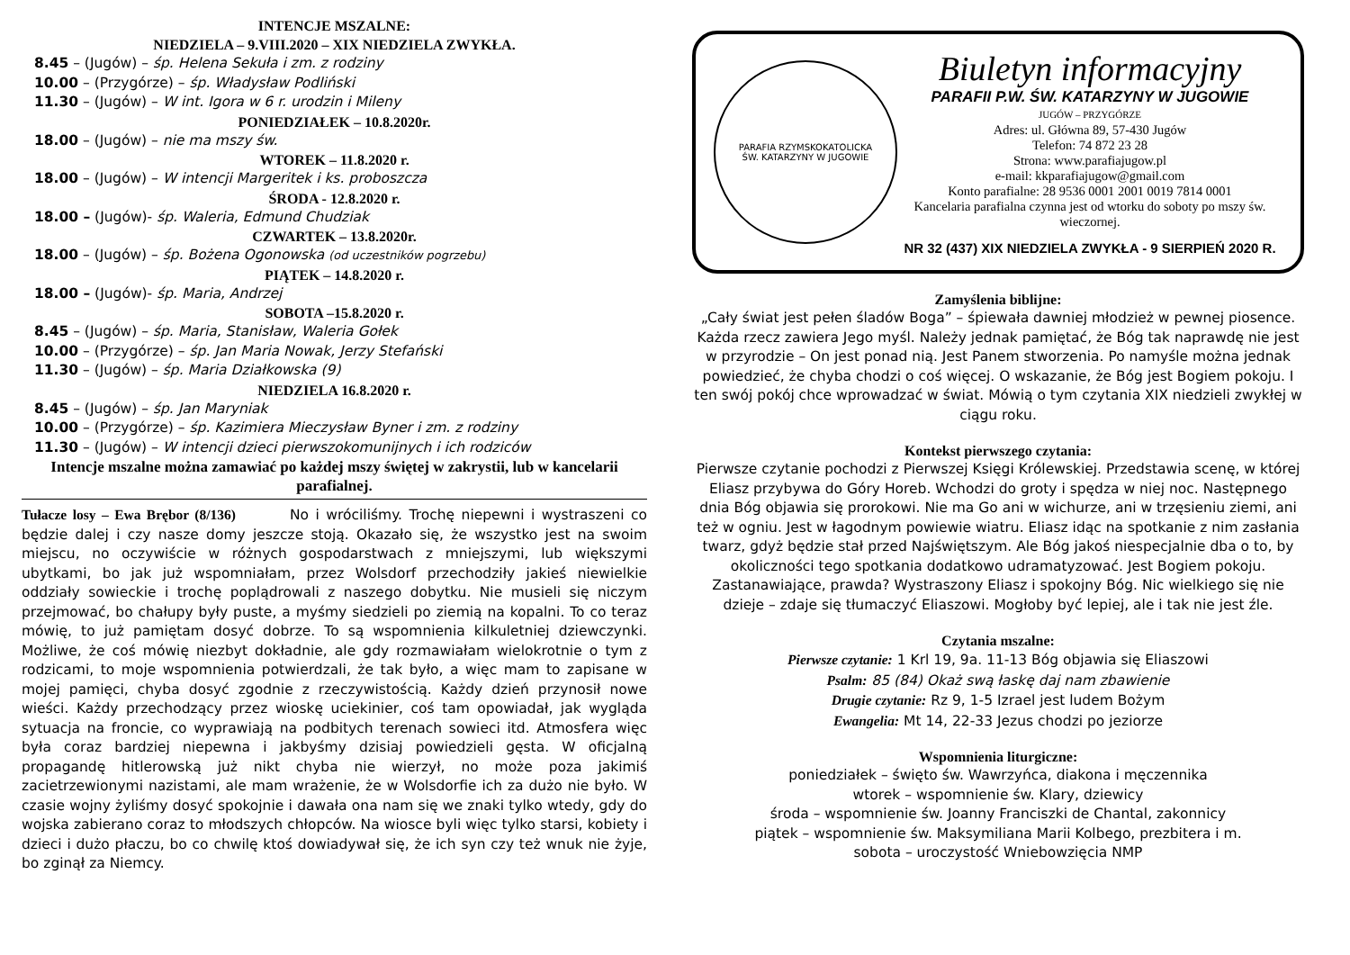INTENCJE MSZALNE:
NIEDZIELA – 9.VIII.2020 – XIX NIEDZIELA ZWYKŁA.
8.45 – (Jugów) – śp. Helena Sekuła i zm. z rodziny
10.00 – (Przygórze) – śp. Władysław Podliński
11.30 – (Jugów) – W int. Igora w 6 r. urodzin i Mileny
PONIEDZIAŁEK – 10.8.2020r.
18.00 – (Jugów) – nie ma mszy św.
WTOREK – 11.8.2020 r.
18.00 – (Jugów) – W intencji Margeritek i ks. proboszcza
ŚRODA - 12.8.2020 r.
18.00 – (Jugów)- śp. Waleria, Edmund Chudziak
CZWARTEK – 13.8.2020r.
18.00 – (Jugów) – śp. Bożena Ogonowska (od uczestników pogrzebu)
PIĄTEK – 14.8.2020 r.
18.00 – (Jugów)- śp. Maria, Andrzej
SOBOTA –15.8.2020 r.
8.45 – (Jugów) – śp. Maria, Stanisław, Waleria Gołek
10.00 – (Przygórze) – śp. Jan Maria Nowak, Jerzy Stefański
11.30 – (Jugów) – śp. Maria Działkowska (9)
NIEDZIELA 16.8.2020 r.
8.45 – (Jugów) – śp. Jan Maryniak
10.00 – (Przygórze) – śp. Kazimiera Mieczysław Byner i zm. z rodziny
11.30 – (Jugów) – W intencji dzieci pierwszokomunijnych i ich rodziców
Intencje mszalne można zamawiać po każdej mszy świętej w zakrystii, lub w kancelarii parafialnej.
Tułacze losy – Ewa Brębor (8/136) No i wróciliśmy. Trochę niepewni i wystraszeni co będzie dalej i czy nasze domy jeszcze stoją. Okazało się, że wszystko jest na swoim miejscu, no oczywiście w różnych gospodarstwach z mniejszymi, lub większymi ubytkami, bo jak już wspomniałam, przez Wolsdorf przechodziły jakieś niewielkie oddziały sowieckie i trochę poplądrowali z naszego dobytku. Nie musieli się niczym przejmować, bo chałupy były puste, a myśmy siedzieli po ziemią na kopalni. To co teraz mówię, to już pamiętam dosyć dobrze. To są wspomnienia kilkuletniej dziewczynki. Możliwe, że coś mówię niezbyt dokładnie, ale gdy rozmawiałam wielokrotnie o tym z rodzicami, to moje wspomnienia potwierdzali, że tak było, a więc mam to zapisane w mojej pamięci, chyba dosyć zgodnie z rzeczywistością. Każdy dzień przynosił nowe wieści. Każdy przechodzący przez wioskę uciekinier, coś tam opowiadał, jak wygląda sytuacja na froncie, co wyprawiają na podbitych terenach sowieci itd. Atmosfera więc była coraz bardziej niepewna i jakbyśmy dzisiaj powiedzieli gęsta. W oficjalną propagandę hitlerowską już nikt chyba nie wierzył, no może poza jakimiś zacietrzewionymi nazistami, ale mam wrażenie, że w Wolsdorfie ich za dużo nie było. W czasie wojny żyliśmy dosyć spokojnie i dawała ona nam się we znaki tylko wtedy, gdy do wojska zabierano coraz to młodszych chłopców. Na wiosce byli więc tylko starsi, kobiety i dzieci i dużo płaczu, bo co chwilę ktoś dowiadywał się, że ich syn czy też wnuk nie żyje, bo zginął za Niemcy.
PARAFIA RZYMSKOKATOLICKA
ŚW. KATARZYNY W JUGOWIE
Biuletyn informacyjny
PARAFII P.W. ŚW. KATARZYNY W JUGOWIE
JUGÓW – PRZYGÓRZE
Adres: ul. Główna 89, 57-430 Jugów
Telefon: 74 872 23 28
Strona: www.parafiajugow.pl
e-mail: kkparafiajugow@gmail.com
Konto parafialne: 28 9536 0001 2001 0019 7814 0001
Kancelaria parafialna czynna jest od wtorku do soboty po mszy św. wieczornej.
NR 32 (437) XIX NIEDZIELA ZWYKŁA - 9 SIERPIEŃ 2020 R.
Zamyślenia biblijne:
„Cały świat jest pełen śladów Boga” – śpiewała dawniej młodzież w pewnej piosence. Każda rzecz zawiera Jego myśl. Należy jednak pamiętać, że Bóg tak naprawdę nie jest w przyrodzie – On jest ponad nią. Jest Panem stworzenia. Po namyśle można jednak powiedzieć, że chyba chodzi o coś więcej. O wskazanie, że Bóg jest Bogiem pokoju. I ten swój pokój chce wprowadzać w świat. Mówią o tym czytania XIX niedzieli zwykłej w ciągu roku.
Kontekst pierwszego czytania:
Pierwsze czytanie pochodzi z Pierwszej Księgi Królewskiej. Przedstawia scenę, w której Eliasz przybywa do Góry Horeb. Wchodzi do groty i spędza w niej noc. Następnego dnia Bóg objawia się prorokowi. Nie ma Go ani w wichurze, ani w trzęsieniu ziemi, ani też w ogniu. Jest w łagodnym powiewie wiatru. Eliasz idąc na spotkanie z nim zasłania twarz, gdyż będzie stał przed Najświętszym. Ale Bóg jakoś niespecjalnie dba o to, by okoliczności tego spotkania dodatkowo udramatyzować. Jest Bogiem pokoju. Zastanawiające, prawda? Wystraszony Eliasz i spokojny Bóg. Nic wielkiego się nie dzieje – zdaje się tłumaczyć Eliaszowi. Mogłoby być lepiej, ale i tak nie jest źle.
Czytania mszalne:
Pierwsze czytanie: 1 Krl 19, 9a. 11-13 Bóg objawia się Eliaszowi
Psalm: 85 (84) Okaż swą łaskę daj nam zbawienie
Drugie czytanie: Rz 9, 1-5 Izrael jest ludem Bożym
Ewangelia: Mt 14, 22-33 Jezus chodzi po jeziorze
Wspomnienia liturgiczne:
poniedziałek – święto św. Wawrzyńca, diakona i męczennika
wtorek – wspomnienie św. Klary, dziewicy
środa – wspomnienie św. Joanny Franciszki de Chantal, zakonnicy
piątek – wspomnienie św. Maksymiliana Marii Kolbego, prezbitera i m.
sobota – uroczystość Wniebowzięcia NMP